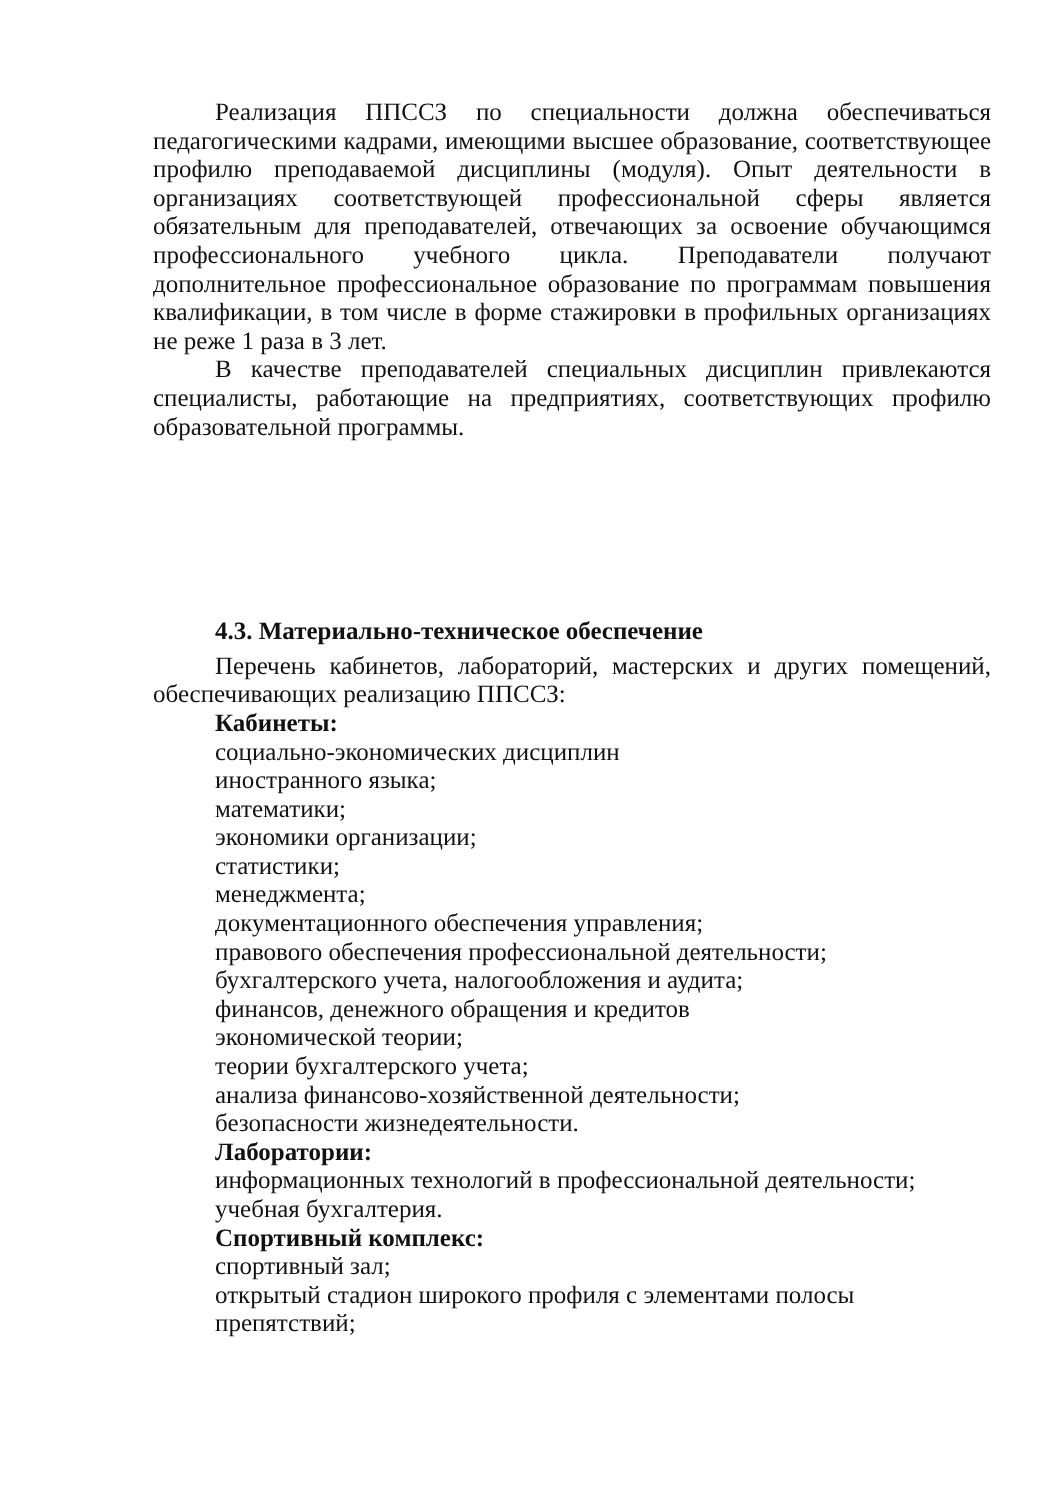Реализация ППССЗ по специальности должна обеспечиваться педагогическими кадрами, имеющими высшее образование, соответствующее профилю преподаваемой дисциплины (модуля). Опыт деятельности в организациях соответствующей профессиональной сферы является обязательным для преподавателей, отвечающих за освоение обучающимся профессионального учебного цикла. Преподаватели получают дополнительное профессиональное образование по программам повышения квалификации, в том числе в форме стажировки в профильных организациях не реже 1 раза в 3 лет.
В качестве преподавателей специальных дисциплин привлекаются специалисты, работающие на предприятиях, соответствующих профилю образовательной программы.
4.3. Материально-техническое обеспечение
Перечень кабинетов, лабораторий, мастерских и других помещений, обеспечивающих реализацию ППССЗ:
Кабинеты:
социально-экономических дисциплин
иностранного языка;
математики;
экономики организации;
статистики;
менеджмента;
документационного обеспечения управления;
правового обеспечения профессиональной деятельности;
бухгалтерского учета, налогообложения и аудита;
финансов, денежного обращения и кредитов
экономической теории;
теории бухгалтерского учета;
анализа финансово-хозяйственной деятельности;
безопасности жизнедеятельности.
Лаборатории:
информационных технологий в профессиональной деятельности;
учебная бухгалтерия.
Спортивный комплекс:
спортивный зал;
открытый стадион широкого профиля с элементами полосы препятствий;